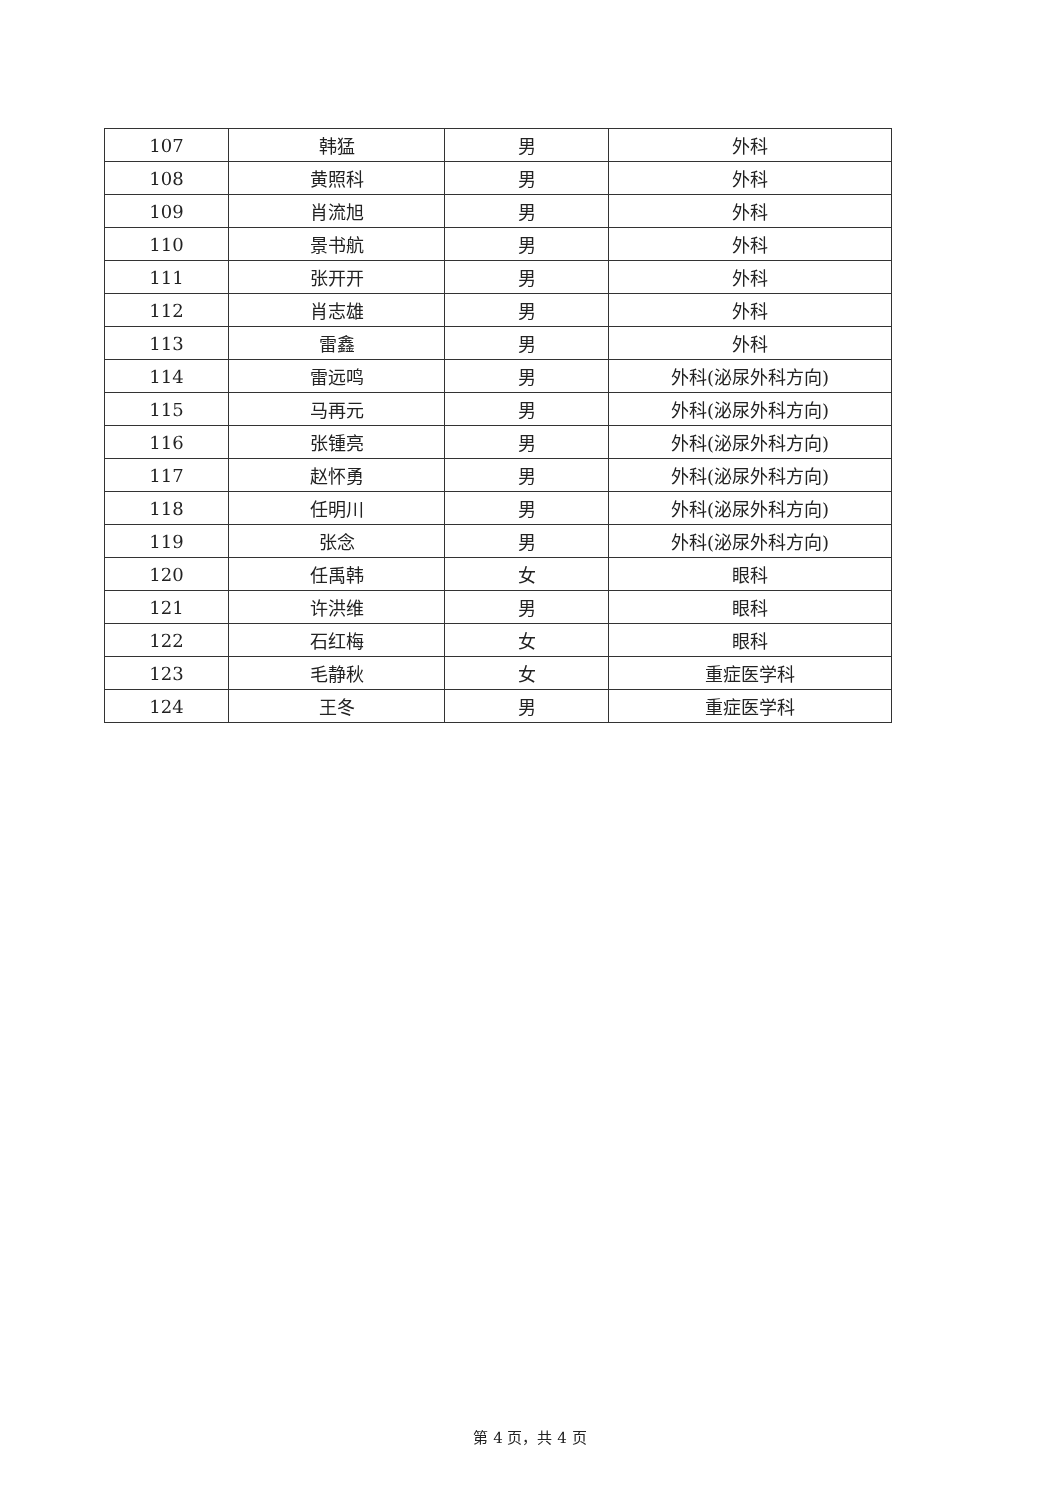| 107 | 韩猛 | 男 | 外科 |
| 108 | 黄照科 | 男 | 外科 |
| 109 | 肖流旭 | 男 | 外科 |
| 110 | 景书航 | 男 | 外科 |
| 111 | 张开开 | 男 | 外科 |
| 112 | 肖志雄 | 男 | 外科 |
| 113 | 雷鑫 | 男 | 外科 |
| 114 | 雷远鸣 | 男 | 外科(泌尿外科方向) |
| 115 | 马再元 | 男 | 外科(泌尿外科方向) |
| 116 | 张锺亮 | 男 | 外科(泌尿外科方向) |
| 117 | 赵怀勇 | 男 | 外科(泌尿外科方向) |
| 118 | 任明川 | 男 | 外科(泌尿外科方向) |
| 119 | 张念 | 男 | 外科(泌尿外科方向) |
| 120 | 任禹韩 | 女 | 眼科 |
| 121 | 许洪维 | 男 | 眼科 |
| 122 | 石红梅 | 女 | 眼科 |
| 123 | 毛静秋 | 女 | 重症医学科 |
| 124 | 王冬 | 男 | 重症医学科 |
第 4 页，共 4 页